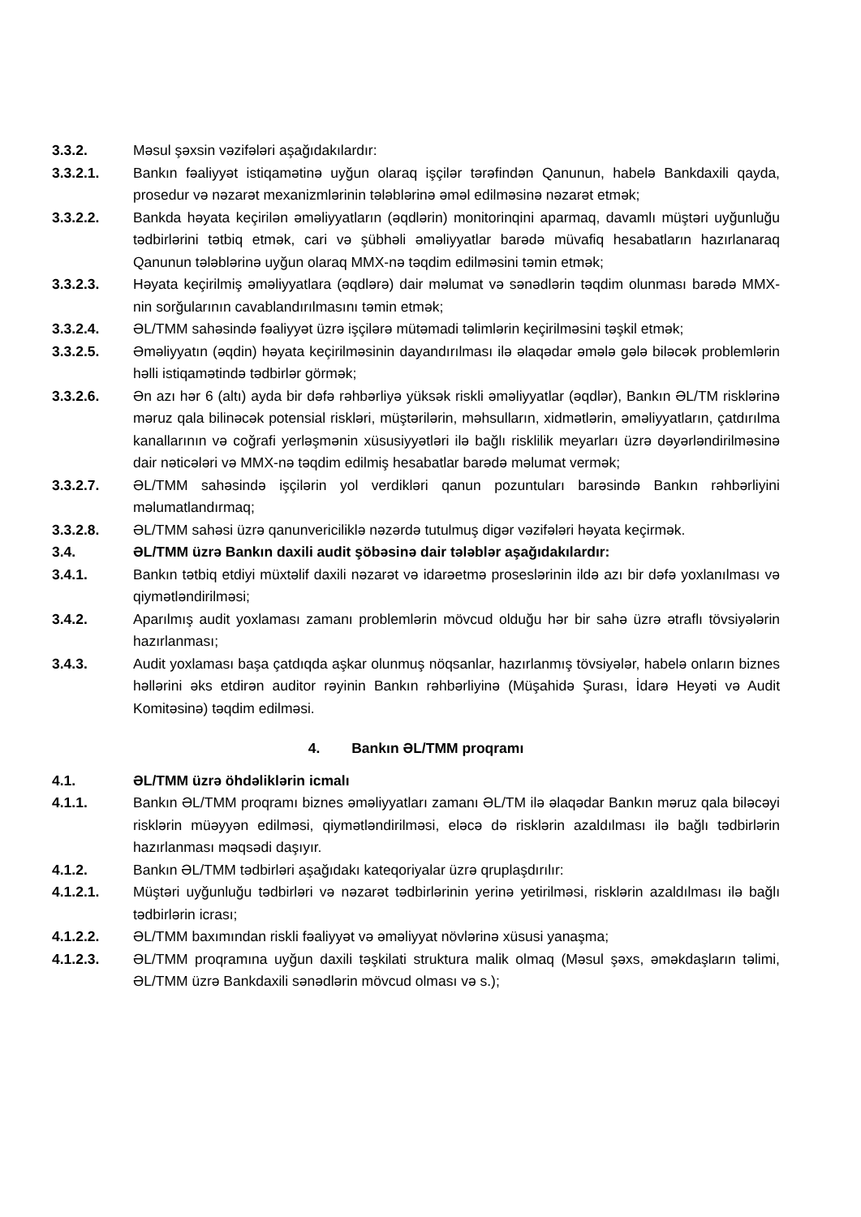3.3.2. Məsul şəxsin vəzifələri aşağıdakılardır:
3.3.2.1. Bankın fəaliyyət istiqamətinə uyğun olaraq işçilər tərəfindən Qanunun, habelə Bankdaxili qayda, prosedur və nəzarət mexanizmlərinin tələblərinə əməl edilməsinə nəzarət etmək;
3.3.2.2. Bankda həyata keçirilən əməliyyatların (əqdlərin) monitorinqini aparmaq, davamlı müştəri uyğunluğu tədbirlərini tətbiq etmək, cari və şübhəli əməliyyatlar barədə müvafiq hesabatların hazırlanaraq Qanunun tələblərinə uyğun olaraq MMX-nə təqdim edilməsini təmin etmək;
3.3.2.3. Həyata keçirilmiş əməliyyatlara (əqdlərə) dair məlumat və sənədlərin təqdim olunması barədə MMX-nin sorğularının cavablandırılmasını təmin etmək;
3.3.2.4. ƏL/TMM sahəsində fəaliyyət üzrə işçilərə mütəmadi təlimlərin keçirilməsini təşkil etmək;
3.3.2.5. Əməliyyatın (əqdin) həyata keçirilməsinin dayandırılması ilə əlaqədar əmələ gələ biləcək problemlərin həlli istiqamətində tədbirlər görmək;
3.3.2.6. Ən azı hər 6 (altı) ayda bir dəfə rəhbərliyə yüksək riskli əməliyyatlar (əqdlər), Bankın ƏL/TM risklərinə məruz qala bilinəcək potensial riskləri, müştərilərin, məhsulların, xidmətlərin, əməliyyatların, çatdırılma kanallarının və coğrafi yerləşmənin xüsusiyyətləri ilə bağlı risklilik meyarları üzrə dəyərləndirilməsinə dair nəticələri və MMX-nə təqdim edilmiş hesabatlar barədə məlumat vermək;
3.3.2.7. ƏL/TMM sahəsində işçilərin yol verdikləri qanun pozuntuları barəsində Bankın rəhbərliyini məlumatlandırmaq;
3.3.2.8. ƏL/TMM sahəsi üzrə qanunvericiliklə nəzərdə tutulmuş digər vəzifələri həyata keçirmək.
3.4. ƏL/TMM üzrə Bankın daxili audit şöbəsinə dair tələblər aşağıdakılardır:
3.4.1. Bankın tətbiq etdiyi müxtəlif daxili nəzarət və idarəetmə proseslərinin ildə azı bir dəfə yoxlanılması və qiymətləndirilməsi;
3.4.2. Aparılmış audit yoxlaması zamanı problemlərin mövcud olduğu hər bir sahə üzrə ətraflı tövsiyələrin hazırlanması;
3.4.3. Audit yoxlaması başa çatdıqda aşkar olunmuş nöqsanlar, hazırlanmış tövsiyələr, habelə onların biznes həllərini əks etdirən auditor rəyinin Bankın rəhbərliyinə (Müşahidə Şurası, İdarə Heyəti və Audit Komitəsinə) təqdim edilməsi.
4. Bankın ƏL/TMM proqramı
4.1. ƏL/TMM üzrə öhdəliklərin icmalı
4.1.1. Bankın ƏL/TMM proqramı biznes əməliyyatları zamanı ƏL/TM ilə əlaqədar Bankın məruz qala biləcəyi risklərin müəyyən edilməsi, qiymətləndirilməsi, eləcə də risklərin azaldılması ilə bağlı tədbirlərin hazırlanması məqsədi daşıyır.
4.1.2. Bankın ƏL/TMM tədbirləri aşağıdakı kateqoriyalar üzrə qruplaşdırılır:
4.1.2.1. Müştəri uyğunluğu tədbirləri və nəzarət tədbirlərinin yerinə yetirilməsi, risklərin azaldılması ilə bağlı tədbirlərin icrası;
4.1.2.2. ƏL/TMM baxımından riskli fəaliyyət və əməliyyat növlərinə xüsusi yanaşma;
4.1.2.3. ƏL/TMM proqramına uyğun daxili təşkilati struktura malik olmaq (Məsul şəxs, əməkdaşların təlimi, ƏL/TMM üzrə Bankdaxili sənədlərin mövcud olması və s.);